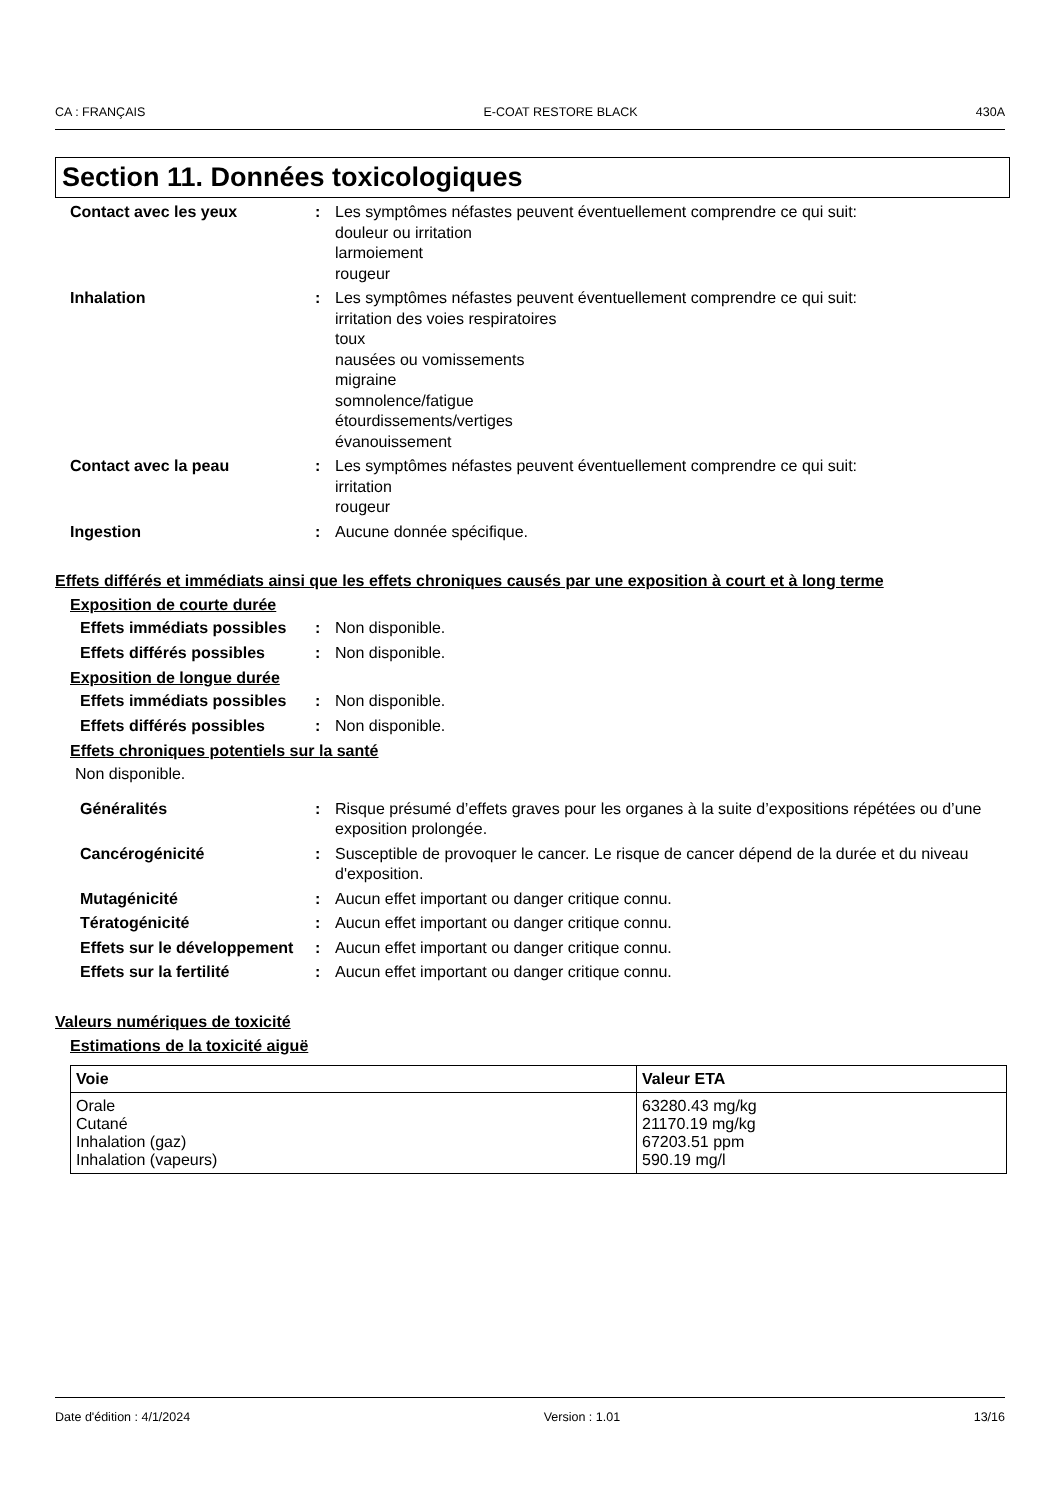CA : FRANÇAIS E-COAT RESTORE BLACK 430A
Section 11. Données toxicologiques
Contact avec les yeux : Les symptômes néfastes peuvent éventuellement comprendre ce qui suit:
douleur ou irritation
larmoiement
rougeur
Inhalation : Les symptômes néfastes peuvent éventuellement comprendre ce qui suit:
irritation des voies respiratoires
toux
nausées ou vomissements
migraine
somnolence/fatigue
étourdissements/vertiges
évanouissement
Contact avec la peau : Les symptômes néfastes peuvent éventuellement comprendre ce qui suit:
irritation
rougeur
Ingestion : Aucune donnée spécifique.
Effets différés et immédiats ainsi que les effets chroniques causés par une exposition à court et à long terme
Exposition de courte durée
Effets immédiats possibles
: Non disponible.
Effets différés possibles
: Non disponible.
Exposition de longue durée
Effets immédiats possibles
: Non disponible.
Effets différés possibles
: Non disponible.
Effets chroniques potentiels sur la santé
Non disponible.
Généralités : Risque présumé d’effets graves pour les organes à la suite d’expositions répétées ou d’une exposition prolongée.
Cancérogénicité : Susceptible de provoquer le cancer. Le risque de cancer dépend de la durée et du niveau d'exposition.
Mutagénicité : Aucun effet important ou danger critique connu.
Tératogénicité : Aucun effet important ou danger critique connu.
Effets sur le développement
: Aucun effet important ou danger critique connu.
Effets sur la fertilité : Aucun effet important ou danger critique connu.
Valeurs numériques de toxicité
Estimations de la toxicité aiguë
| Voie | Valeur ETA |
| --- | --- |
| Orale Cutané Inhalation (gaz) Inhalation (vapeurs) | 63280.43 mg/kg 21170.19 mg/kg 67203.51 ppm 590.19 mg/l |
Date d'édition : 4/1/2024 Version : 1.01 13/16